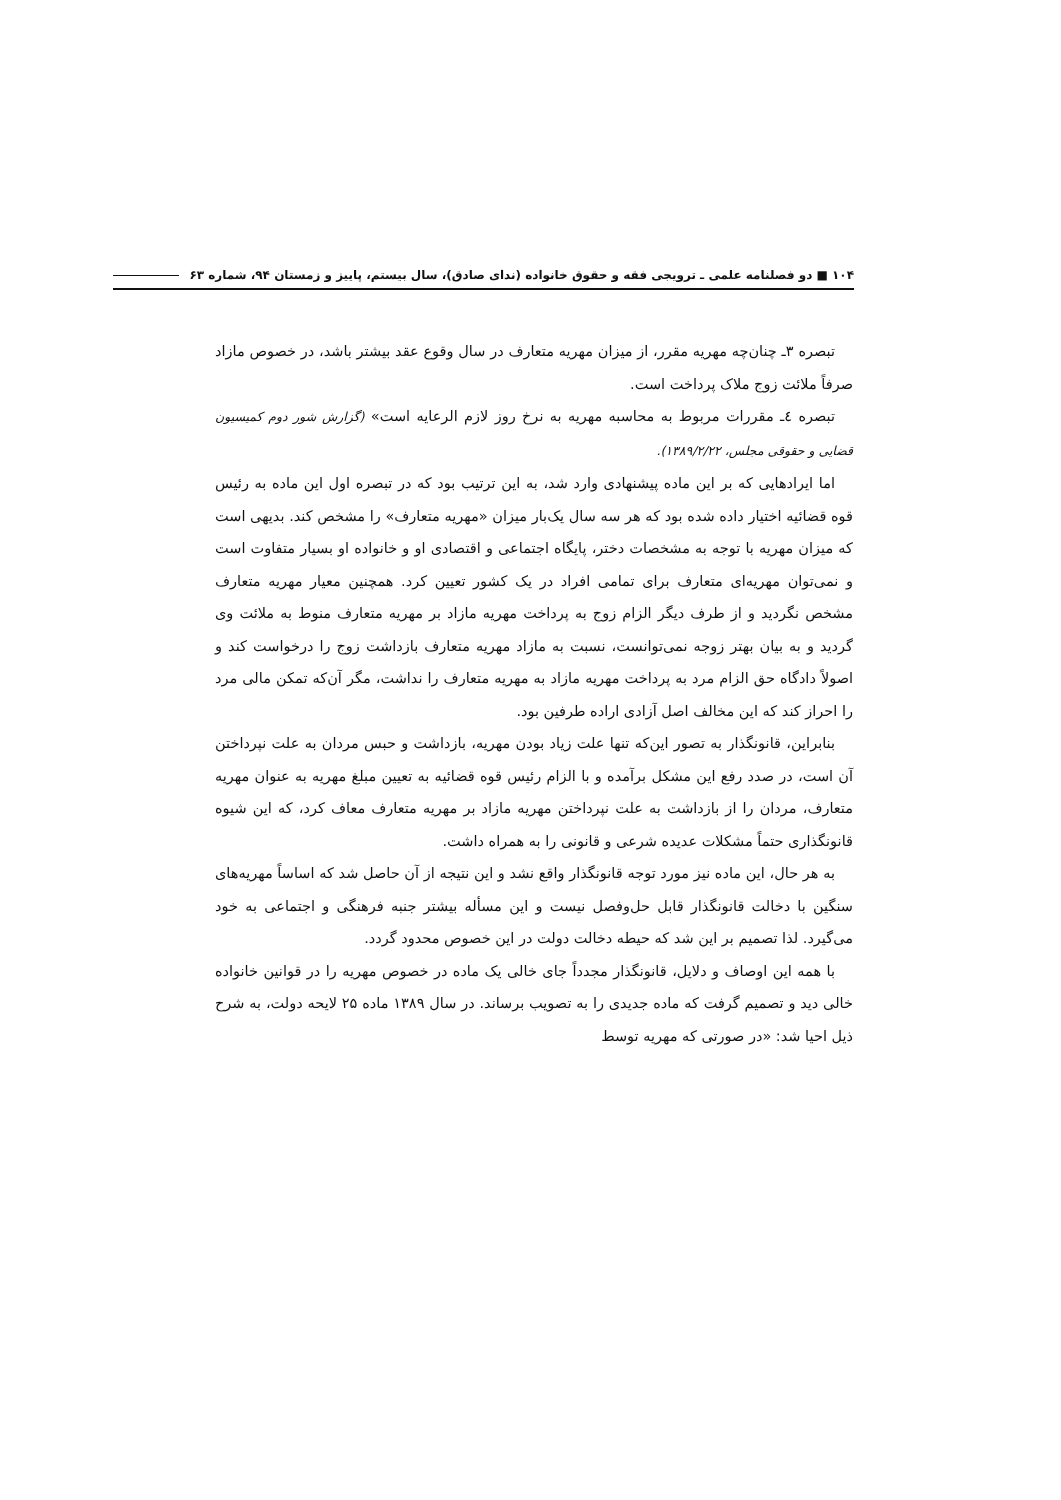۱۰۴ ■ دو فصلنامه علمی ـ ترویجی فقه و حقوق خانواده (ندای صادق)، سال بیستم، پاییز و زمستان ۹۴، شماره ۶۳
تبصره ۳ـ چنان‌چه مهریه مقرر، از میزان مهریه متعارف در سال وقوع عقد بیشتر باشد، در خصوص مازاد صرفاً ملائت زوج ملاک پرداخت است.
تبصره ٤ـ مقررات مربوط به محاسبه مهریه به نرخ روز لازم الرعایه است» (گزارش شور دوم کمیسیون قضایی و حقوقی مجلس، ۱۳۸۹/۲/۲۲).
اما ایرادهایی که بر این ماده پیشنهادی وارد شد، به این ترتیب بود که در تبصره اول این ماده به رئیس قوه قضائیه اختیار داده شده بود که هر سه سال یک‌بار میزان «مهریه متعارف» را مشخص کند. بدیهی است که میزان مهریه با توجه به مشخصات دختر، پایگاه اجتماعی و اقتصادی او و خانواده او بسیار متفاوت است و نمی‌توان مهریه‌ای متعارف برای تمامی افراد در یک کشور تعیین کرد. همچنین معیار مهریه متعارف مشخص نگردید و از طرف دیگر الزام زوج به پرداخت مهریه مازاد بر مهریه متعارف منوط به ملائت وی گردید و به بیان بهتر زوجه نمی‌توانست، نسبت به مازاد مهریه متعارف بازداشت زوج را درخواست کند و اصولاً دادگاه حق الزام مرد به پرداخت مهریه مازاد به مهریه متعارف را نداشت، مگر آن‌که تمکن مالی مرد را احراز کند که این مخالف اصل آزادی اراده طرفین بود.
بنابراین، قانونگذار به تصور این‌که تنها علت زیاد بودن مهریه، بازداشت و حبس مردان به علت نپرداختن آن است، در صدد رفع این مشکل برآمده و با الزام رئیس قوه قضائیه به تعیین مبلغ مهریه به عنوان مهریه متعارف، مردان را از بازداشت به علت نپرداختن مهریه مازاد بر مهریه متعارف معاف کرد، که این شیوه قانونگذاری حتماً مشکلات عدیده شرعی و قانونی را به همراه داشت.
به هر حال، این ماده نیز مورد توجه قانونگذار واقع نشد و این نتیجه از آن حاصل شد که اساساً مهریه‌های سنگین با دخالت قانونگذار قابل حل‌وفصل نیست و این مسأله بیشتر جنبه فرهنگی و اجتماعی به خود می‌گیرد. لذا تصمیم بر این شد که حیطه دخالت دولت در این خصوص محدود گردد.
با همه این اوصاف و دلایل، قانونگذار مجدداً جای خالی یک ماده در خصوص مهریه را در قوانین خانواده خالی دید و تصمیم گرفت که ماده جدیدی را به تصویب برساند. در سال ۱۳۸۹ ماده ۲۵ لایحه دولت، به شرح ذیل احیا شد: «در صورتی که مهریه توسط